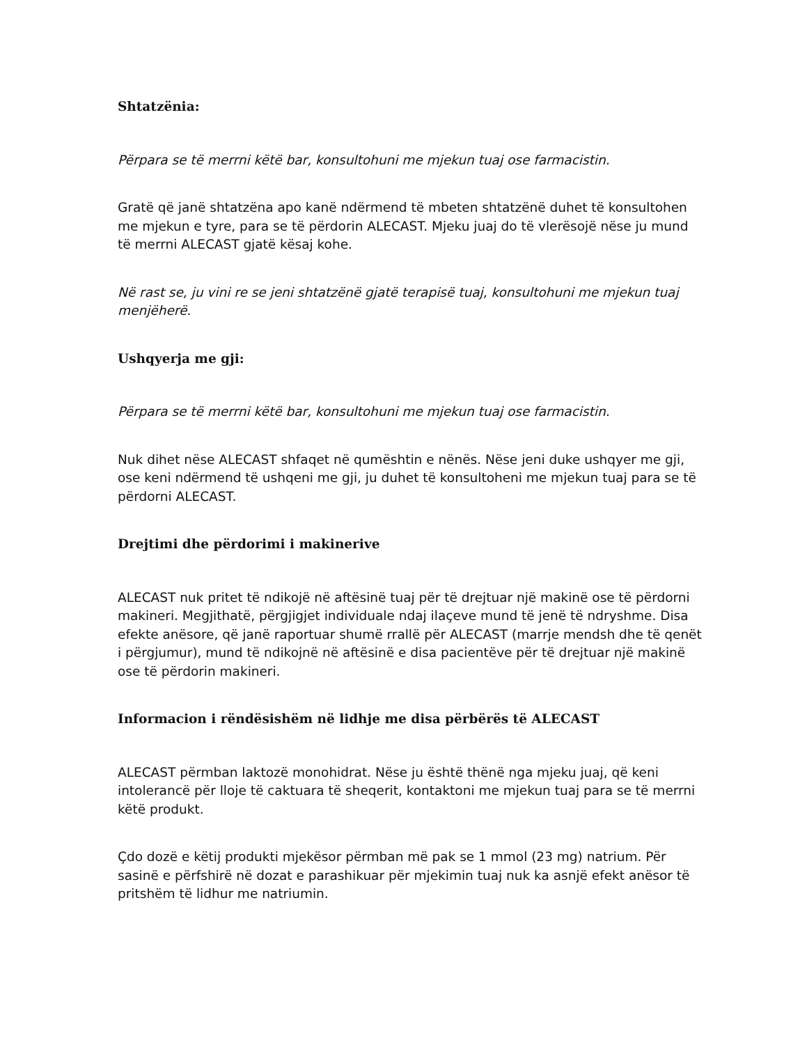Shtatzënia:
Përpara se të merrni këtë bar, konsultohuni me mjekun tuaj ose farmacistin.
Gratë që janë shtatzëna apo kanë ndërmend të mbeten shtatzënë duhet të konsultohen me mjekun e tyre, para se të përdorin ALECAST. Mjeku juaj do të vlerësojë nëse ju mund të merrni ALECAST gjatë kësaj kohe.
Në rast se, ju vini re se jeni shtatzënë gjatë terapisë tuaj, konsultohuni me mjekun tuaj menjëherë.
Ushqyerja me gji:
Përpara se të merrni këtë bar, konsultohuni me mjekun tuaj ose farmacistin.
Nuk dihet nëse ALECAST shfaqet në qumështin e nënës. Nëse jeni duke ushqyer me gji, ose keni ndërmend të ushqeni me gji, ju duhet të konsultoheni me mjekun tuaj para se të përdorni ALECAST.
Drejtimi dhe përdorimi i makinerive
ALECAST nuk pritet të ndikojë në aftësinë tuaj për të drejtuar një makinë ose të përdorni makineri. Megjithatë, përgjigjet individuale ndaj ilaçeve mund të jenë të ndryshme. Disa efekte anësore, që janë raportuar shumë rrallë për ALECAST (marrje mendsh dhe të qenët i përgjumur), mund të ndikojnë në aftësinë e disa pacientëve për të drejtuar një makinë ose të përdorin makineri.
Informacion i rëndësishëm në lidhje me disa përbërës të ALECAST
ALECAST përmban laktozë monohidrat. Nëse ju është thënë nga mjeku juaj, që keni intolerancë për lloje të caktuara të sheqerit, kontaktoni me mjekun tuaj para se të merrni këtë produkt.
Çdo dozë e këtij produkti mjekësor përmban më pak se 1 mmol (23 mg) natrium. Për sasinë e përfshirë në dozat e parashikuar për mjekimin tuaj nuk ka asnjë efekt anësor të pritshëm të lidhur me natriumin.